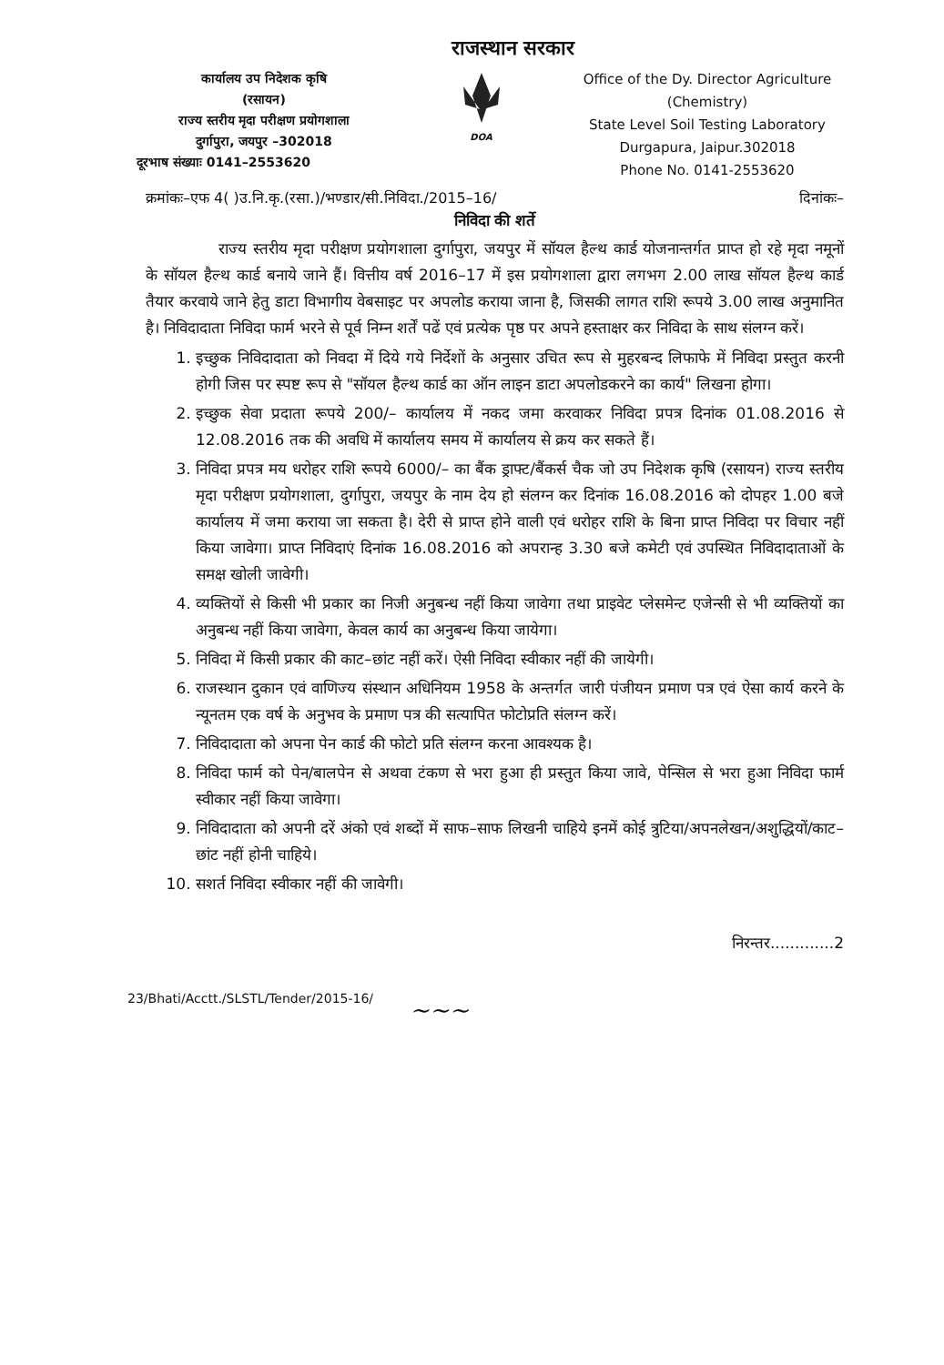राजस्थान सरकार
कार्यालय उप निदेशक कृषि
(रसायन)
राज्य स्तरीय मृदा परीक्षण प्रयोगशाला
दुर्गापुरा, जयपुर –302018
दूरभाष संख्याः 0141–2553620
DOA
Office of the Dy. Director Agriculture
(Chemistry)
State Level Soil Testing Laboratory
Durgapura, Jaipur.302018
Phone No. 0141-2553620
क्रमांकः–एफ 4( )उ.नि.कृ.(रसा.)/भण्डार/सी.निविदा./2015–16/ दिनांकः–
निविदा की शर्ते
राज्य स्तरीय मृदा परीक्षण प्रयोगशाला दुर्गापुरा, जयपुर में सॉयल हैल्थ कार्ड योजनान्तर्गत प्राप्त हो रहे मृदा नमूनों के सॉयल हैल्थ कार्ड बनाये जाने हैं। वित्तीय वर्ष 2016–17 में इस प्रयोगशाला द्वारा लगभग 2.00 लाख सॉयल हैल्थ कार्ड तैयार करवाये जाने हेतु डाटा विभागीय वेबसाइट पर अपलोड कराया जाना है, जिसकी लागत राशि रूपये 3.00 लाख अनुमानित है। निविदादाता निविदा फार्म भरने से पूर्व निम्न शर्तें पढें एवं प्रत्येक पृष्ठ पर अपने हस्ताक्षर कर निविदा के साथ संलग्न करें।
1. इच्छुक निविदादाता को निवदा में दिये गये निर्देशों के अनुसार उचित रूप से मुहरबन्द लिफाफे में निविदा प्रस्तुत करनी होगी जिस पर स्पष्ट रूप से "सॉयल हैल्थ कार्ड का ऑन लाइन डाटा अपलोडकरने का कार्य" लिखना होगा।
2. इच्छुक सेवा प्रदाता रूपये 200/– कार्यालय में नकद जमा करवाकर निविदा प्रपत्र दिनांक 01.08.2016 से 12.08.2016 तक की अवधि में कार्यालय समय में कार्यालय से क्रय कर सकते हैं।
3. निविदा प्रपत्र मय धरोहर राशि रूपये 6000/– का बैंक ड्राफ्ट/बैंकर्स चैक जो उप निदेशक कृषि (रसायन) राज्य स्तरीय मृदा परीक्षण प्रयोगशाला, दुर्गापुरा, जयपुर के नाम देय हो संलग्न कर दिनांक 16.08.2016 को दोपहर 1.00 बजे कार्यालय में जमा कराया जा सकता है। देरी से प्राप्त होने वाली एवं धरोहर राशि के बिना प्राप्त निविदा पर विचार नहीं किया जावेगा। प्राप्त निविदाएं दिनांक 16.08.2016 को अपरान्ह 3.30 बजे कमेटी एवं उपस्थित निविदादाताओं के समक्ष खोली जावेगी।
4. व्यक्तियों से किसी भी प्रकार का निजी अनुबन्ध नहीं किया जावेगा तथा प्राइवेट प्लेसमेन्ट एजेन्सी से भी व्यक्तियों का अनुबन्ध नहीं किया जावेगा, केवल कार्य का अनुबन्ध किया जायेगा।
5. निविदा में किसी प्रकार की काट–छांट नहीं करें। ऐसी निविदा स्वीकार नहीं की जायेगी।
6. राजस्थान दुकान एवं वाणिज्य संस्थान अधिनियम 1958 के अन्तर्गत जारी पंजीयन प्रमाण पत्र एवं ऐसा कार्य करने के न्यूनतम एक वर्ष के अनुभव के प्रमाण पत्र की सत्यापित फोटोप्रति संलग्न करें।
7. निविदादाता को अपना पेन कार्ड की फोटो प्रति संलग्न करना आवश्यक है।
8. निविदा फार्म को पेन/बालपेन से अथवा टंकण से भरा हुआ ही प्रस्तुत किया जावे, पेन्सिल से भरा हुआ निविदा फार्म स्वीकार नहीं किया जावेगा।
9. निविदादाता को अपनी दरें अंको एवं शब्दों में साफ–साफ लिखनी चाहिये इनमें कोई त्रुटिया/अपनलेखन/अशुद्धियों/काट–छांट नहीं होनी चाहिये।
10. सशर्त निविदा स्वीकार नहीं की जावेगी।
निरन्तर.............2
23/Bhati/Acctt./SLSTL/Tender/2015-16/
~~~